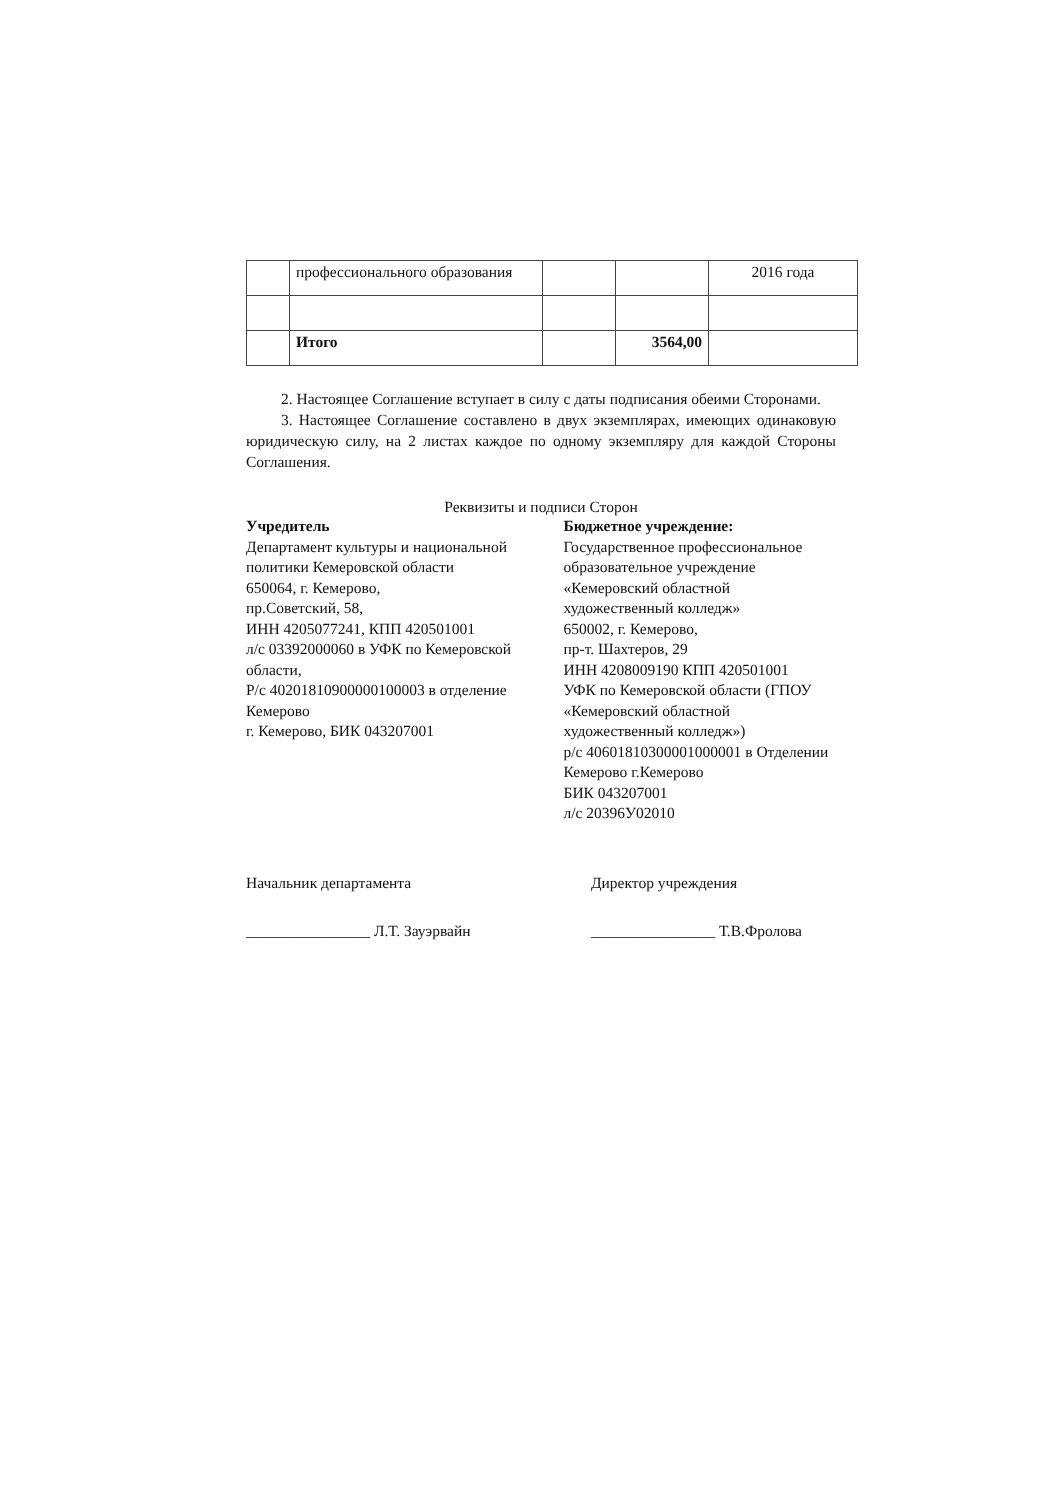| | профессионального образования | | | 2016 года |
| | Итого | | 3564,00 | |
2. Настоящее Соглашение вступает в силу с даты подписания обеими Сторонами.
3. Настоящее Соглашение составлено в двух экземплярах, имеющих одинаковую юридическую силу, на 2 листах каждое по одному экземпляру для каждой Стороны Соглашения.
Реквизиты и подписи Сторон
Учредитель
Департамент культуры и национальной политики Кемеровской области
650064, г. Кемерово,
пр.Советский, 58,
ИНН 4205077241, КПП 420501001
л/с 03392000060 в УФК по Кемеровской области,
Р/с 40201810900000100003 в отделение Кемерово
г. Кемерово, БИК 043207001
Бюджетное учреждение:
Государственное профессиональное образовательное учреждение «Кемеровский областной художественный колледж»
650002, г. Кемерово,
пр-т. Шахтеров, 29
ИНН 4208009190 КПП 420501001
УФК по Кемеровской области (ГПОУ «Кемеровский областной художественный колледж»)
р/с 40601810300001000001 в Отделении Кемерово г.Кемерово
БИК 043207001
л/с 20396У02010
Начальник департамента
________________ Л.Т. Зауэрвайн
Директор учреждения
________________ Т.В.Фролова